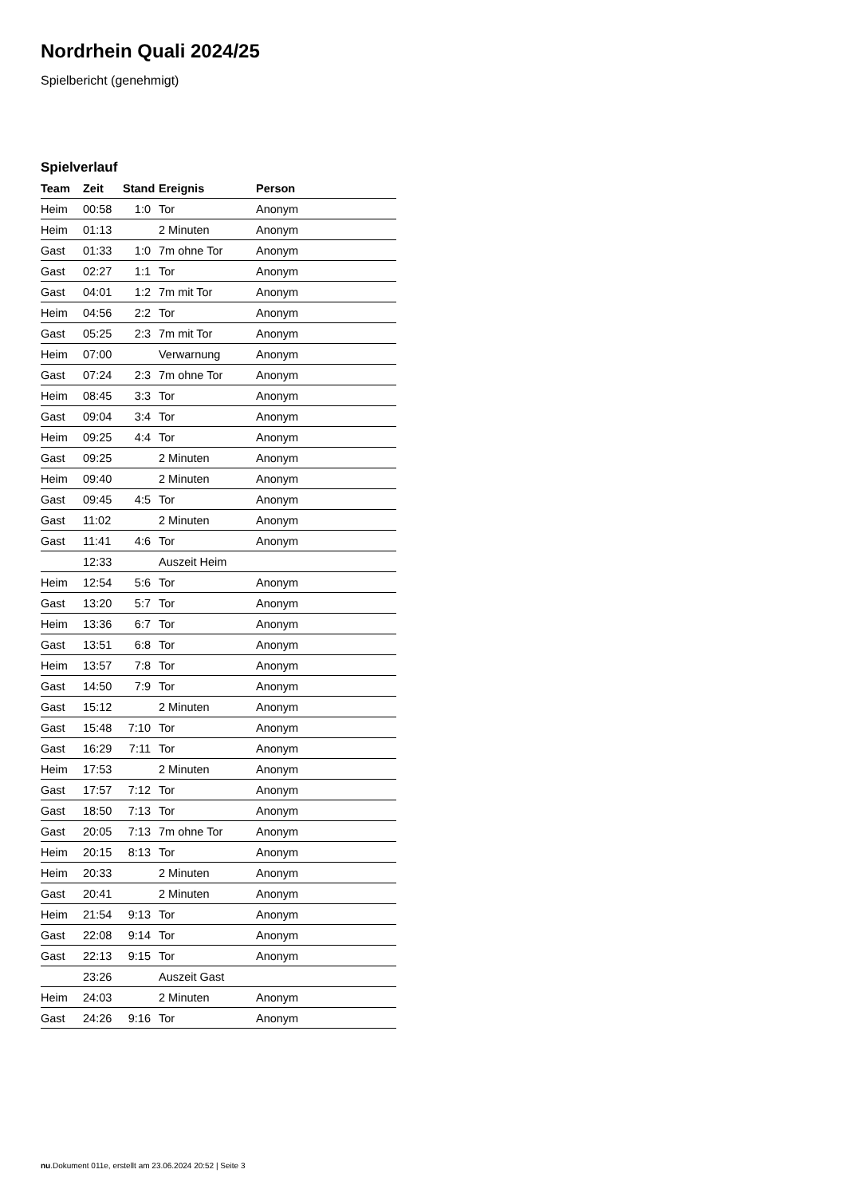Nordrhein Quali 2024/25
Spielbericht (genehmigt)
Spielverlauf
| Team | Zeit | Stand | Ereignis | Person |
| --- | --- | --- | --- | --- |
| Heim | 00:58 | 1:0 | Tor | Anonym |
| Heim | 01:13 | | 2 Minuten | Anonym |
| Gast | 01:33 | 1:0 | 7m ohne Tor | Anonym |
| Gast | 02:27 | 1:1 | Tor | Anonym |
| Gast | 04:01 | 1:2 | 7m mit Tor | Anonym |
| Heim | 04:56 | 2:2 | Tor | Anonym |
| Gast | 05:25 | 2:3 | 7m mit Tor | Anonym |
| Heim | 07:00 | | Verwarnung | Anonym |
| Gast | 07:24 | 2:3 | 7m ohne Tor | Anonym |
| Heim | 08:45 | 3:3 | Tor | Anonym |
| Gast | 09:04 | 3:4 | Tor | Anonym |
| Heim | 09:25 | 4:4 | Tor | Anonym |
| Gast | 09:25 | | 2 Minuten | Anonym |
| Heim | 09:40 | | 2 Minuten | Anonym |
| Gast | 09:45 | 4:5 | Tor | Anonym |
| Gast | 11:02 | | 2 Minuten | Anonym |
| Gast | 11:41 | 4:6 | Tor | Anonym |
| | 12:33 | | Auszeit Heim | |
| Heim | 12:54 | 5:6 | Tor | Anonym |
| Gast | 13:20 | 5:7 | Tor | Anonym |
| Heim | 13:36 | 6:7 | Tor | Anonym |
| Gast | 13:51 | 6:8 | Tor | Anonym |
| Heim | 13:57 | 7:8 | Tor | Anonym |
| Gast | 14:50 | 7:9 | Tor | Anonym |
| Gast | 15:12 | | 2 Minuten | Anonym |
| Gast | 15:48 | 7:10 | Tor | Anonym |
| Gast | 16:29 | 7:11 | Tor | Anonym |
| Heim | 17:53 | | 2 Minuten | Anonym |
| Gast | 17:57 | 7:12 | Tor | Anonym |
| Gast | 18:50 | 7:13 | Tor | Anonym |
| Gast | 20:05 | 7:13 | 7m ohne Tor | Anonym |
| Heim | 20:15 | 8:13 | Tor | Anonym |
| Heim | 20:33 | | 2 Minuten | Anonym |
| Gast | 20:41 | | 2 Minuten | Anonym |
| Heim | 21:54 | 9:13 | Tor | Anonym |
| Gast | 22:08 | 9:14 | Tor | Anonym |
| Gast | 22:13 | 9:15 | Tor | Anonym |
| | 23:26 | | Auszeit Gast | |
| Heim | 24:03 | | 2 Minuten | Anonym |
| Gast | 24:26 | 9:16 | Tor | Anonym |
nu.Dokument 011e, erstellt am 23.06.2024 20:52 | Seite 3